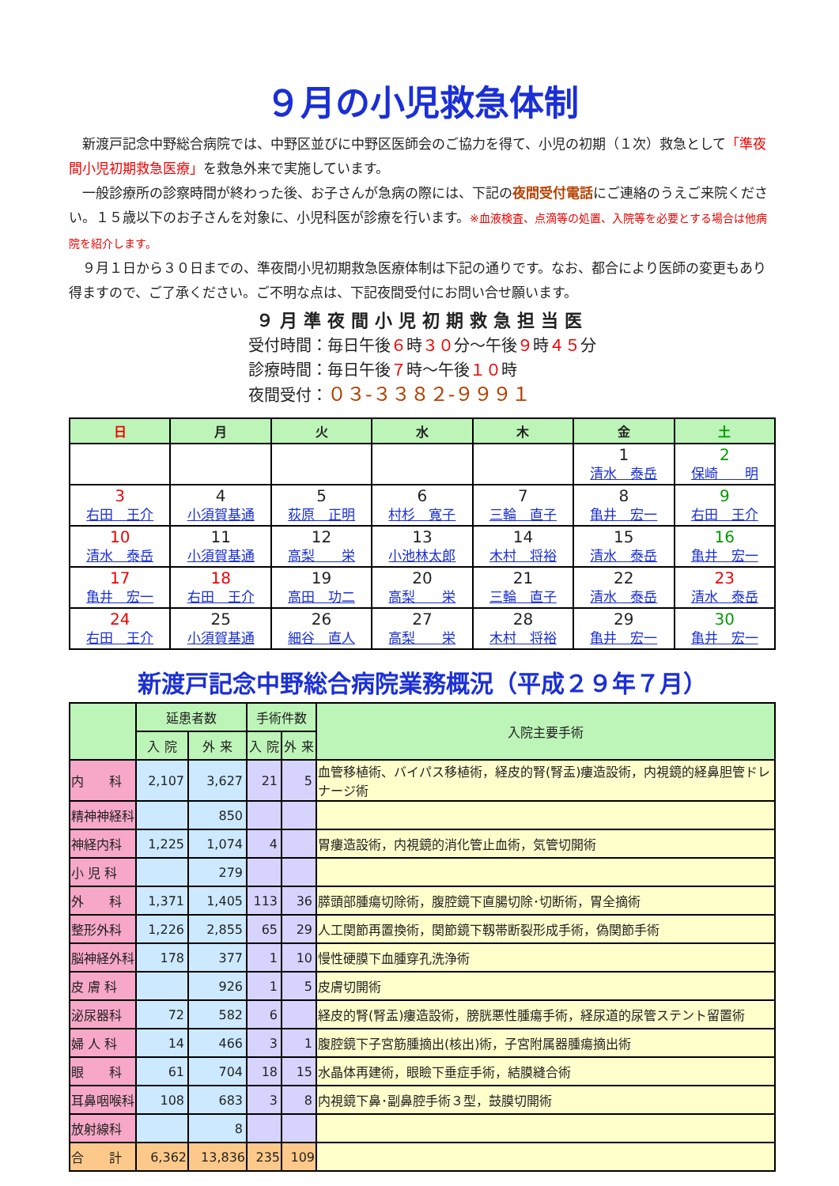９月の小児救急体制
新渡戸記念中野総合病院では、中野区並びに中野区医師会のご協力を得て、小児の初期（１次）救急として「準夜間小児初期救急医療」を救急外来で実施しています。
一般診療所の診察時間が終わった後、お子さんが急病の際には、下記の夜間受付電話にご連絡のうえご来院ください。１５歳以下のお子さんを対象に、小児科医が診療を行います。※血液検査、点滴等の処置、入院等を必要とする場合は他病院を紹介します。
９月１日から３０日までの、準夜間小児初期救急医療体制は下記の通りです。なお、都合により医師の変更もあり得ますので、ご了承ください。ご不明な点は、下記夜間受付にお問い合せ願います。
９月準夜間小児初期救急担当医
受付時間：毎日午後６時３０分～午後９時４５分
診療時間：毎日午後７時～午後１０時
夜間受付：０３-３３８２-９９９１
| 日 | 月 | 火 | 水 | 木 | 金 | 土 |
| --- | --- | --- | --- | --- | --- | --- |
| | | | | | 1 清水 泰岳 | 2 保崎 明 |
| 3 右田 王介 | 4 小須賀基通 | 5 荻原 正明 | 6 村杉 寛子 | 7 三輪 直子 | 8 亀井 宏一 | 9 右田 王介 |
| 10 清水 泰岳 | 11 小須賀基通 | 12 高梨 栄 | 13 小池林太郎 | 14 木村 将裕 | 15 清水 泰岳 | 16 亀井 宏一 |
| 17 亀井 宏一 | 18 右田 王介 | 19 高田 功二 | 20 高梨 栄 | 21 三輪 直子 | 22 清水 泰岳 | 23 清水 泰岳 |
| 24 右田 王介 | 25 小須賀基通 | 26 細谷 直人 | 27 高梨 栄 | 28 木村 将裕 | 29 亀井 宏一 | 30 亀井 宏一 |
新渡戸記念中野総合病院業務概況（平成２９年７月）
| | 延患者数 | | 手術件数 | | 入院主要手術 |
| --- | --- | --- | --- | --- | --- |
| | 入 院 | 外 来 | 入 院 | 外 来 | |
| 内 科 | 2,107 | 3,627 | 21 | 5 | 血管移植術、バイパス移植術，経皮的腎(腎盂)瘻造設術，内視鏡的経鼻胆管ドレナージ術 |
| 精神神経科 | | 850 | | | |
| 神経内科 | 1,225 | 1,074 | 4 | | 胃瘻造設術，内視鏡的消化管止血術，気管切開術 |
| 小 児 科 | | 279 | | | |
| 外 科 | 1,371 | 1,405 | 113 | 36 | 膵頭部腫瘍切除術，腹腔鏡下直腸切除･切断術，胃全摘術 |
| 整形外科 | 1,226 | 2,855 | 65 | 29 | 人工関節再置換術，関節鏡下靱帯断裂形成手術，偽関節手術 |
| 脳神経外科 | 178 | 377 | 1 | 10 | 慢性硬膜下血腫穿孔洗浄術 |
| 皮 膚 科 | | 926 | 1 | 5 | 皮膚切開術 |
| 泌尿器科 | 72 | 582 | 6 | | 経皮的腎(腎盂)瘻造設術，膀胱悪性腫瘍手術，経尿道的尿管ステント留置術 |
| 婦 人 科 | 14 | 466 | 3 | 1 | 腹腔鏡下子宮筋腫摘出(核出)術，子宮附属器腫瘍摘出術 |
| 眼 科 | 61 | 704 | 18 | 15 | 水晶体再建術，眼瞼下垂症手術，結膜縫合術 |
| 耳鼻咽喉科 | 108 | 683 | 3 | 8 | 内視鏡下鼻･副鼻腔手術３型，鼓膜切開術 |
| 放射線科 | | 8 | | | |
| 合 計 | 6,362 | 13,836 | 235 | 109 | |